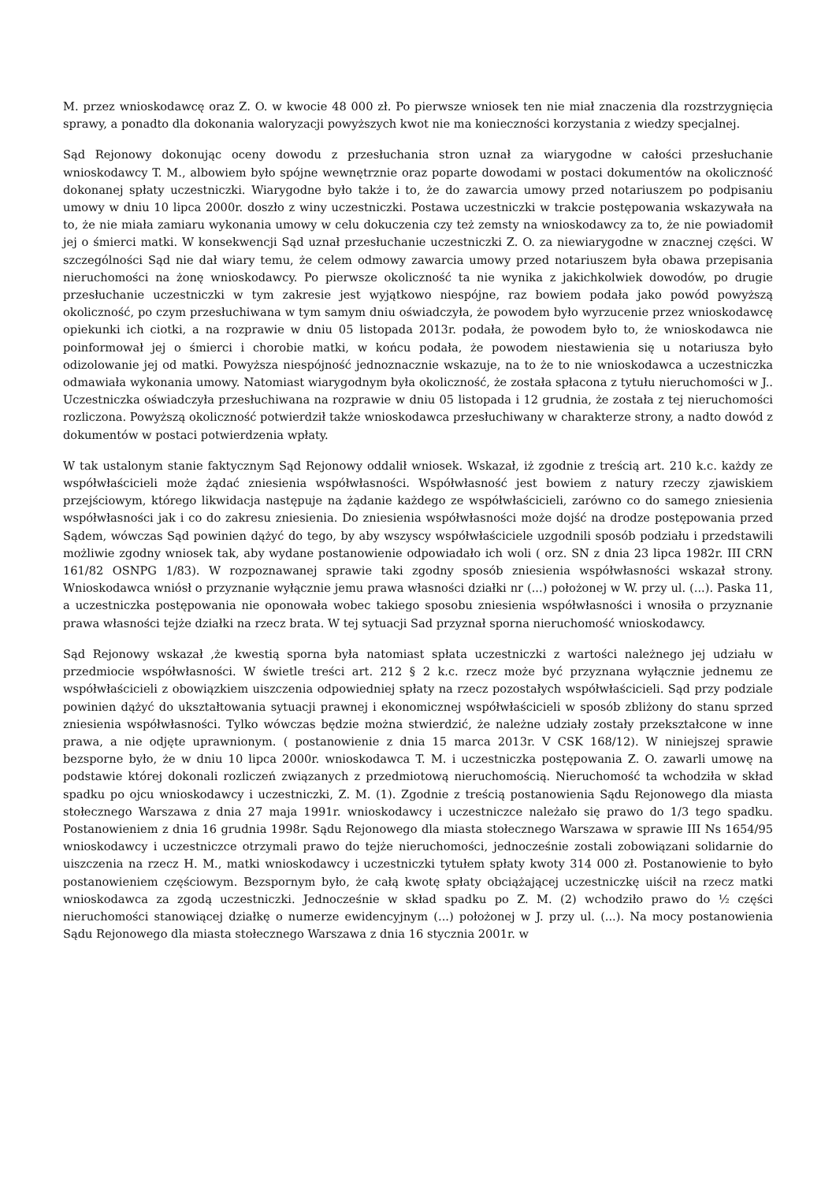M. przez wnioskodawcę oraz Z. O. w kwocie 48 000 zł. Po pierwsze wniosek ten nie miał znaczenia dla rozstrzygnięcia sprawy, a ponadto dla dokonania waloryzacji powyższych kwot nie ma konieczności korzystania z wiedzy specjalnej.
Sąd Rejonowy dokonując oceny dowodu z przesłuchania stron uznał za wiarygodne w całości przesłuchanie wnioskodawcy T. M., albowiem było spójne wewnętrznie oraz poparte dowodami w postaci dokumentów na okoliczność dokonanej spłaty uczestniczki. Wiarygodne było także i to, że do zawarcia umowy przed notariuszem po podpisaniu umowy w dniu 10 lipca 2000r. doszło z winy uczestniczki. Postawa uczestniczki w trakcie postępowania wskazywała na to, że nie miała zamiaru wykonania umowy w celu dokuczenia czy też zemsty na wnioskodawcy za to, że nie powiadomił jej o śmierci matki. W konsekwencji Sąd uznał przesłuchanie uczestniczki Z. O. za niewiarygodne w znacznej części. W szczególności Sąd nie dał wiary temu, że celem odmowy zawarcia umowy przed notariuszem była obawa przepisania nieruchomości na żonę wnioskodawcy. Po pierwsze okoliczność ta nie wynika z jakichkolwiek dowodów, po drugie przesłuchanie uczestniczki w tym zakresie jest wyjątkowo niespójne, raz bowiem podała jako powód powyższą okoliczność, po czym przesłuchiwana w tym samym dniu oświadczyła, że powodem było wyrzucenie przez wnioskodawcę opiekunki ich ciotki, a na rozprawie w dniu 05 listopada 2013r. podała, że powodem było to, że wnioskodawca nie poinformował jej o śmierci i chorobie matki, w końcu podała, że powodem niestawienia się u notariusza było odizolowanie jej od matki. Powyższa niespójność jednoznacznie wskazuje, na to że to nie wnioskodawca a uczestniczka odmawiała wykonania umowy. Natomiast wiarygodnym była okoliczność, że została spłacona z tytułu nieruchomości w J.. Uczestniczka oświadczyła przesłuchiwana na rozprawie w dniu 05 listopada i 12 grudnia, że została z tej nieruchomości rozliczona. Powyższą okoliczność potwierdził także wnioskodawca przesłuchiwany w charakterze strony, a nadto dowód z dokumentów w postaci potwierdzenia wpłaty.
W tak ustalonym stanie faktycznym Sąd Rejonowy oddalił wniosek. Wskazał, iż zgodnie z treścią art. 210 k.c. każdy ze współwłaścicieli może żądać zniesienia współwłasności. Współwłasność jest bowiem z natury rzeczy zjawiskiem przejściowym, którego likwidacja następuje na żądanie każdego ze współwłaścicieli, zarówno co do samego zniesienia współwłasności jak i co do zakresu zniesienia. Do zniesienia współwłasności może dojść na drodze postępowania przed Sądem, wówczas Sąd powinien dążyć do tego, by aby wszyscy współwłaściciele uzgodnili sposób podziału i przedstawili możliwie zgodny wniosek tak, aby wydane postanowienie odpowiadało ich woli ( orz. SN z dnia 23 lipca 1982r. III CRN 161/82 OSNPG 1/83). W rozpoznawanej sprawie taki zgodny sposób zniesienia współwłasności wskazał strony. Wnioskodawca wniósł o przyznanie wyłącznie jemu prawa własności działki nr (...) położonej w W. przy ul. (...). Paska 11, a uczestniczka postępowania nie oponowała wobec takiego sposobu zniesienia współwłasności i wnosiła o przyznanie prawa własności tejże działki na rzecz brata. W tej sytuacji Sad przyznał sporna nieruchomość wnioskodawcy.
Sąd Rejonowy wskazał ,że kwestią sporna była natomiast spłata uczestniczki z wartości należnego jej udziału w przedmiocie współwłasności. W świetle treści art. 212 § 2 k.c. rzecz może być przyznana wyłącznie jednemu ze współwłaścicieli z obowiązkiem uiszczenia odpowiedniej spłaty na rzecz pozostałych współwłaścicieli. Sąd przy podziale powinien dążyć do ukształtowania sytuacji prawnej i ekonomicznej współwłaścicieli w sposób zbliżony do stanu sprzed zniesienia współwłasności. Tylko wówczas będzie można stwierdzić, że należne udziały zostały przekształcone w inne prawa, a nie odjęte uprawnionym. ( postanowienie z dnia 15 marca 2013r. V CSK 168/12). W niniejszej sprawie bezsporne było, że w dniu 10 lipca 2000r. wnioskodawca T. M. i uczestniczka postępowania Z. O. zawarli umowę na podstawie której dokonali rozliczeń związanych z przedmiotową nieruchomością. Nieruchomość ta wchodziła w skład spadku po ojcu wnioskodawcy i uczestniczki, Z. M. (1). Zgodnie z treścią postanowienia Sądu Rejonowego dla miasta stołecznego Warszawa z dnia 27 maja 1991r. wnioskodawcy i uczestniczce należało się prawo do 1/3 tego spadku. Postanowieniem z dnia 16 grudnia 1998r. Sądu Rejonowego dla miasta stołecznego Warszawa w sprawie III Ns 1654/95 wnioskodawcy i uczestniczce otrzymali prawo do tejże nieruchomości, jednocześnie zostali zobowiązani solidarnie do uiszczenia na rzecz H. M., matki wnioskodawcy i uczestniczki tytułem spłaty kwoty 314 000 zł. Postanowienie to było postanowieniem częściowym. Bezspornym było, że całą kwotę spłaty obciążającej uczestniczkę uiścił na rzecz matki wnioskodawca za zgodą uczestniczki. Jednocześnie w skład spadku po Z. M. (2) wchodziło prawo do ½ części nieruchomości stanowiącej działkę o numerze ewidencyjnym (...) położonej w J. przy ul. (...). Na mocy postanowienia Sądu Rejonowego dla miasta stołecznego Warszawa z dnia 16 stycznia 2001r. w